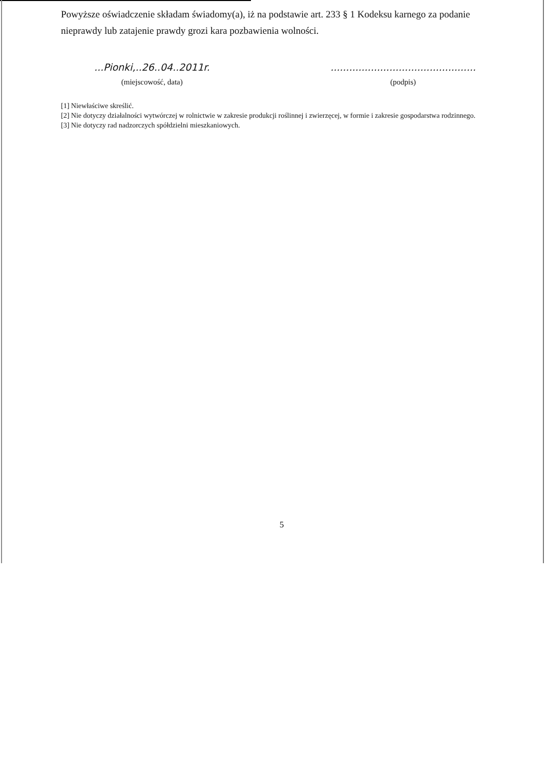Powyższe oświadczenie składam świadomy(a), iż na podstawie art. 233 § 1 Kodeksu karnego za podanie nieprawdy lub zatajenie prawdy grozi kara pozbawienia wolności.
...Pionki,..26..04..2011r.
(miejscowość, data)
...............................................
(podpis)
[1] Niewłaściwe skreślić.
[2] Nie dotyczy działalności wytwórczej w rolnictwie w zakresie produkcji roślinnej i zwierzęcej, w formie i zakresie gospodarstwa rodzinnego.
[3] Nie dotyczy rad nadzorczych spółdzielni mieszkaniowych.
5